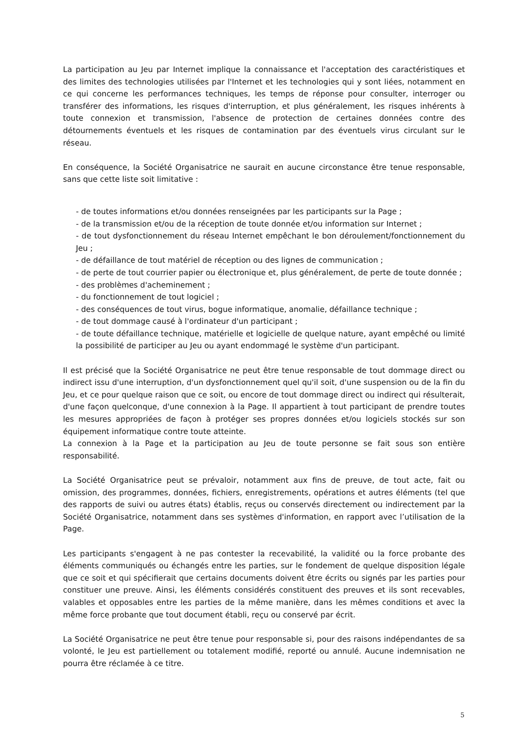La participation au Jeu par Internet implique la connaissance et l'acceptation des caractéristiques et des limites des technologies utilisées par l'Internet et les technologies qui y sont liées, notamment en ce qui concerne les performances techniques, les temps de réponse pour consulter, interroger ou transférer des informations, les risques d'interruption, et plus généralement, les risques inhérents à toute connexion et transmission, l'absence de protection de certaines données contre des détournements éventuels et les risques de contamination par des éventuels virus circulant sur le réseau.
En conséquence, la Société Organisatrice ne saurait en aucune circonstance être tenue responsable, sans que cette liste soit limitative :
- de toutes informations et/ou données renseignées par les participants sur la Page ;
- de la transmission et/ou de la réception de toute donnée et/ou information sur Internet ;
- de tout dysfonctionnement du réseau Internet empêchant le bon déroulement/fonctionnement du Jeu ;
- de défaillance de tout matériel de réception ou des lignes de communication ;
- de perte de tout courrier papier ou électronique et, plus généralement, de perte de toute donnée ;
- des problèmes d'acheminement ;
- du fonctionnement de tout logiciel ;
- des conséquences de tout virus, bogue informatique, anomalie, défaillance technique ;
- de tout dommage causé à l'ordinateur d'un participant ;
- de toute défaillance technique, matérielle et logicielle de quelque nature, ayant empêché ou limité la possibilité de participer au Jeu ou ayant endommagé le système d'un participant.
Il est précisé que la Société Organisatrice ne peut être tenue responsable de tout dommage direct ou indirect issu d'une interruption, d'un dysfonctionnement quel qu'il soit, d'une suspension ou de la fin du Jeu, et ce pour quelque raison que ce soit, ou encore de tout dommage direct ou indirect qui résulterait, d'une façon quelconque, d'une connexion à la Page. Il appartient à tout participant de prendre toutes les mesures appropriées de façon à protéger ses propres données et/ou logiciels stockés sur son équipement informatique contre toute atteinte.
La connexion à la Page et la participation au Jeu de toute personne se fait sous son entière responsabilité.
La Société Organisatrice peut se prévaloir, notamment aux fins de preuve, de tout acte, fait ou omission, des programmes, données, fichiers, enregistrements, opérations et autres éléments (tel que des rapports de suivi ou autres états) établis, reçus ou conservés directement ou indirectement par la Société Organisatrice, notamment dans ses systèmes d'information, en rapport avec l’utilisation de la Page.
Les participants s'engagent à ne pas contester la recevabilité, la validité ou la force probante des éléments communiqués ou échangés entre les parties, sur le fondement de quelque disposition légale que ce soit et qui spécifierait que certains documents doivent être écrits ou signés par les parties pour constituer une preuve. Ainsi, les éléments considérés constituent des preuves et ils sont recevables, valables et opposables entre les parties de la même manière, dans les mêmes conditions et avec la même force probante que tout document établi, reçu ou conservé par écrit.
La Société Organisatrice ne peut être tenue pour responsable si, pour des raisons indépendantes de sa volonté, le Jeu est partiellement ou totalement modifié, reporté ou annulé. Aucune indemnisation ne pourra être réclamée à ce titre.
5